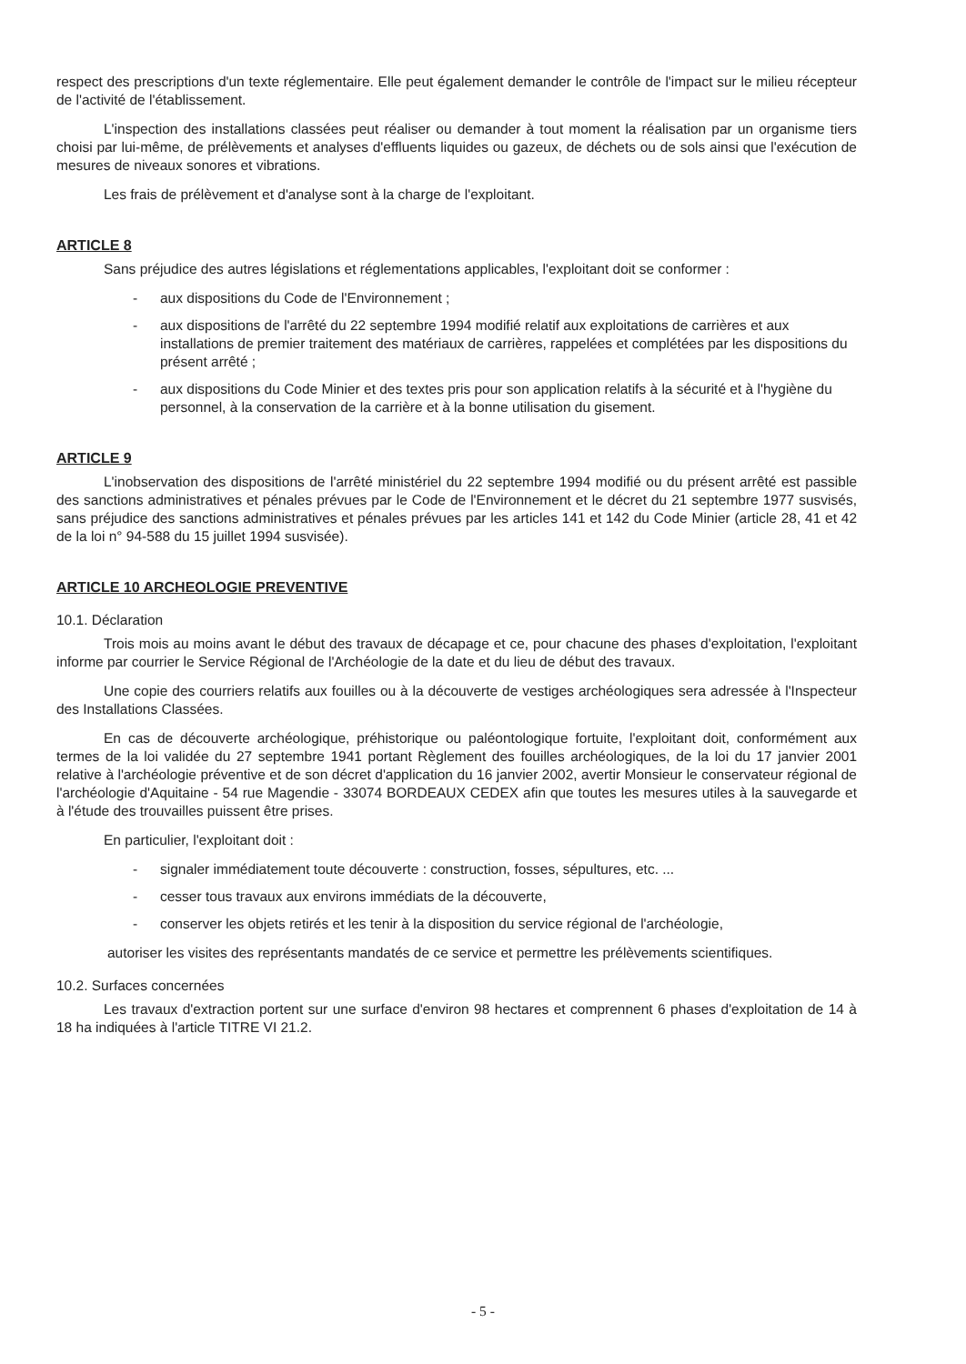respect des prescriptions d'un texte réglementaire. Elle peut également demander le contrôle de l'impact sur le milieu récepteur de l'activité de l'établissement.
L'inspection des installations classées peut réaliser ou demander à tout moment la réalisation par un organisme tiers choisi par lui-même, de prélèvements et analyses d'effluents liquides ou gazeux, de déchets ou de sols ainsi que l'exécution de mesures de niveaux sonores et vibrations.
Les frais de prélèvement et d'analyse sont à la charge de l'exploitant.
ARTICLE 8
Sans préjudice des autres législations et réglementations applicables, l'exploitant doit se conformer :
- aux dispositions du Code de l'Environnement ;
- aux dispositions de l'arrêté du 22 septembre 1994 modifié relatif aux exploitations de carrières et aux installations de premier traitement des matériaux de carrières, rappelées et complétées par les dispositions du présent arrêté ;
- aux dispositions du Code Minier et des textes pris pour son application relatifs à la sécurité et à l'hygiène du personnel, à la conservation de la carrière et à la bonne utilisation du gisement.
ARTICLE 9
L'inobservation des dispositions de l'arrêté ministériel du 22 septembre 1994 modifié ou du présent arrêté est passible des sanctions administratives et pénales prévues par le Code de l'Environnement et le décret du 21 septembre 1977 susvisés, sans préjudice des sanctions administratives et pénales prévues par les articles 141 et 142 du Code Minier (article 28, 41 et 42 de la loi n° 94-588 du 15 juillet 1994 susvisée).
ARTICLE 10 ARCHEOLOGIE PREVENTIVE
10.1. Déclaration
Trois mois au moins avant le début des travaux de décapage et ce, pour chacune des phases d'exploitation, l'exploitant informe par courrier le Service Régional de l'Archéologie de la date et du lieu de début des travaux.
Une copie des courriers relatifs aux fouilles ou à la découverte de vestiges archéologiques sera adressée à l'Inspecteur des Installations Classées.
En cas de découverte archéologique, préhistorique ou paléontologique fortuite, l'exploitant doit, conformément aux termes de la loi validée du 27 septembre 1941 portant Règlement des fouilles archéologiques, de la loi du 17 janvier 2001 relative à l'archéologie préventive et de son décret d'application du 16 janvier 2002, avertir Monsieur le conservateur régional de l'archéologie d'Aquitaine - 54 rue Magendie - 33074 BORDEAUX CEDEX afin que toutes les mesures utiles à la sauvegarde et à l'étude des trouvailles puissent être prises.
En particulier, l'exploitant doit :
- signaler immédiatement toute découverte : construction, fosses, sépultures, etc. ...
- cesser tous travaux aux environs immédiats de la découverte,
- conserver les objets retirés et les tenir à la disposition du service régional de l'archéologie,
autoriser les visites des représentants mandatés de ce service et permettre les prélèvements scientifiques.
10.2. Surfaces concernées
Les travaux d'extraction portent sur une surface d'environ 98 hectares et comprennent 6 phases d'exploitation de 14 à 18 ha indiquées à l'article TITRE VI 21.2.
- 5 -